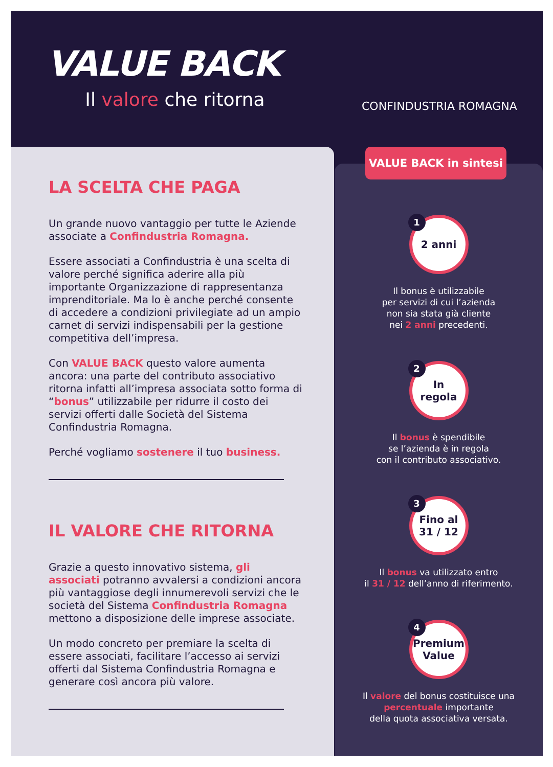VALUE BACK
Il valore che ritorna
CONFINDUSTRIA ROMAGNA
LA SCELTA CHE PAGA
Un grande nuovo vantaggio per tutte le Aziende associate a Confindustria Romagna.
Essere associati a Confindustria è una scelta di valore perché significa aderire alla più importante Organizzazione di rappresentanza imprenditoriale. Ma lo è anche perché consente di accedere a condizioni privilegiate ad un ampio carnet di servizi indispensabili per la gestione competitiva dell’impresa.
Con VALUE BACK questo valore aumenta ancora: una parte del contributo associativo ritorna infatti all’impresa associata sotto forma di “bonus” utilizzabile per ridurre il costo dei servizi offerti dalle Società del Sistema Confindustria Romagna.
Perché vogliamo sostenere il tuo business.
IL VALORE CHE RITORNA
Grazie a questo innovativo sistema, gli associati potranno avvalersi a condizioni ancora più vantaggiose degli innumerevoli servizi che le società del Sistema Confindustria Romagna mettono a disposizione delle imprese associate.
Un modo concreto per premiare la scelta di essere associati, facilitare l’accesso ai servizi offerti dal Sistema Confindustria Romagna e generare così ancora più valore.
1 2 anni
Il bonus è utilizzabile
per servizi di cui l’azienda
non sia stata già cliente
nei 2 anni precedenti.
2 In
regola
Il bonus è spendibile
se l’azienda è in regola
con il contributo associativo.
3 Fino al
31 / 12
Il bonus va utilizzato entro
il 31 / 12 dell’anno di riferimento.
4 Premium
Value
Il valore del bonus costituisce una
percentuale importante
della quota associativa versata.
VALUE BACK in sintesi